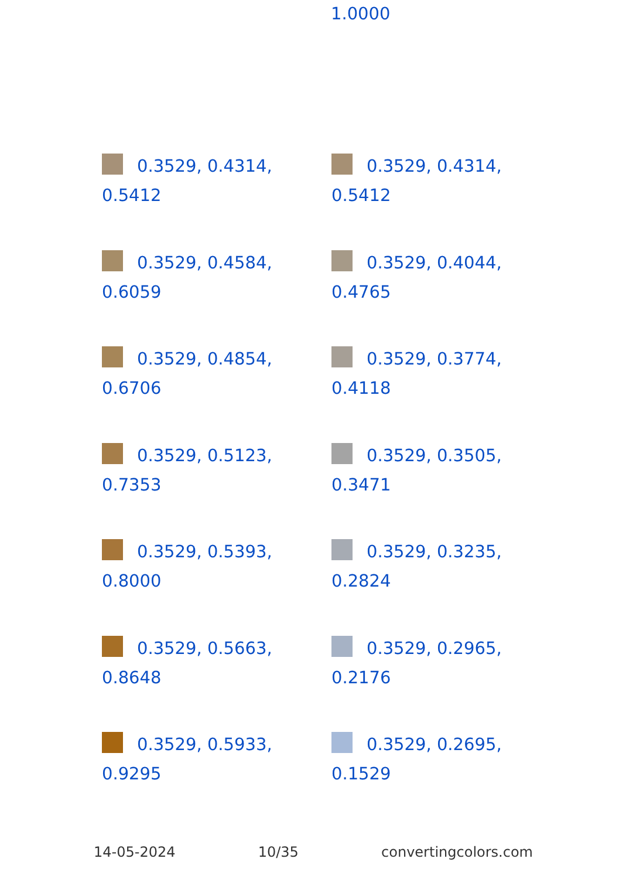1.0000
0.3529, 0.4314, 0.5412
0.3529, 0.4314, 0.5412
0.3529, 0.4584, 0.6059
0.3529, 0.4044, 0.4765
0.3529, 0.4854, 0.6706
0.3529, 0.3774, 0.4118
0.3529, 0.5123, 0.7353
0.3529, 0.3505, 0.3471
0.3529, 0.5393, 0.8000
0.3529, 0.3235, 0.2824
0.3529, 0.5663, 0.8648
0.3529, 0.2965, 0.2176
0.3529, 0.5933, 0.9295
0.3529, 0.2695, 0.1529
14-05-2024 10/35 convertingcolors.com